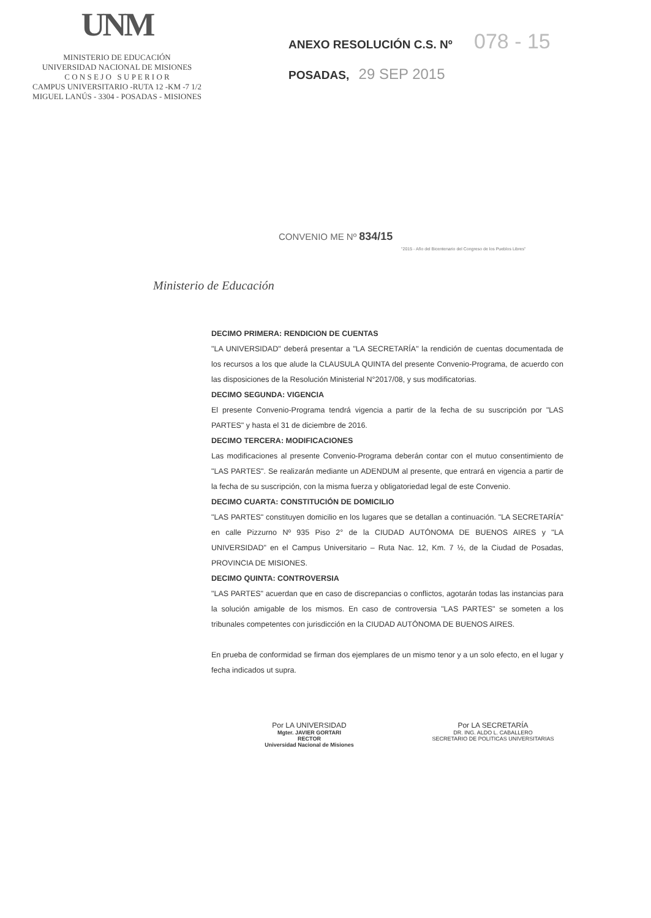UNM
MINISTERIO DE EDUCACIÓN
UNIVERSIDAD NACIONAL DE MISIONES
C O N S E J O S U P E R I O R
CAMPUS UNIVERSITARIO -RUTA 12 -KM -7 1/2
MIGUEL LANÚS - 3304 - POSADAS - MISIONES
ANEXO RESOLUCIÓN C.S. Nº 078 - 15
POSADAS, 29 SEP 2015
CONVENIO ME Nº 834/15
"2015 - Año del Bicentenario del Congreso de los Pueblos Libres"
Ministerio de Educación
DECIMO PRIMERA: RENDICION DE CUENTAS
"LA UNIVERSIDAD" deberá presentar a "LA SECRETARÍA" la rendición de cuentas documentada de los recursos a los que alude la CLAUSULA QUINTA del presente Convenio-Programa, de acuerdo con las disposiciones de la Resolución Ministerial N°2017/08, y sus modificatorias.
DECIMO SEGUNDA: VIGENCIA
El presente Convenio-Programa tendrá vigencia a partir de la fecha de su suscripción por "LAS PARTES" y hasta el 31 de diciembre de 2016.
DECIMO TERCERA: MODIFICACIONES
Las modificaciones al presente Convenio-Programa deberán contar con el mutuo consentimiento de "LAS PARTES". Se realizarán mediante un ADENDUM al presente, que entrará en vigencia a partir de la fecha de su suscripción, con la misma fuerza y obligatoriedad legal de este Convenio.
DECIMO CUARTA: CONSTITUCIÓN DE DOMICILIO
"LAS PARTES" constituyen domicilio en los lugares que se detallan a continuación. "LA SECRETARÍA" en calle Pizzurno Nº 935 Piso 2° de la CIUDAD AUTÓNOMA DE BUENOS AIRES y "LA UNIVERSIDAD" en el Campus Universitario – Ruta Nac. 12, Km. 7 ½, de la Ciudad de Posadas, PROVINCIA DE MISIONES.
DECIMO QUINTA: CONTROVERSIA
"LAS PARTES" acuerdan que en caso de discrepancias o conflictos, agotarán todas las instancias para la solución amigable de los mismos. En caso de controversia "LAS PARTES" se someten a los tribunales competentes con jurisdicción en la CIUDAD AUTÓNOMA DE BUENOS AIRES.
En prueba de conformidad se firman dos ejemplares de un mismo tenor y a un solo efecto, en el lugar y fecha indicados ut supra.
Por LA UNIVERSIDAD
Mgter. JAVIER GORTARI
RECTOR
Universidad Nacional de Misiones
Por LA SECRETARÍA
DR. ING. ALDO L. CABALLERO
SECRETARIO DE POLITICAS UNIVERSITARIAS